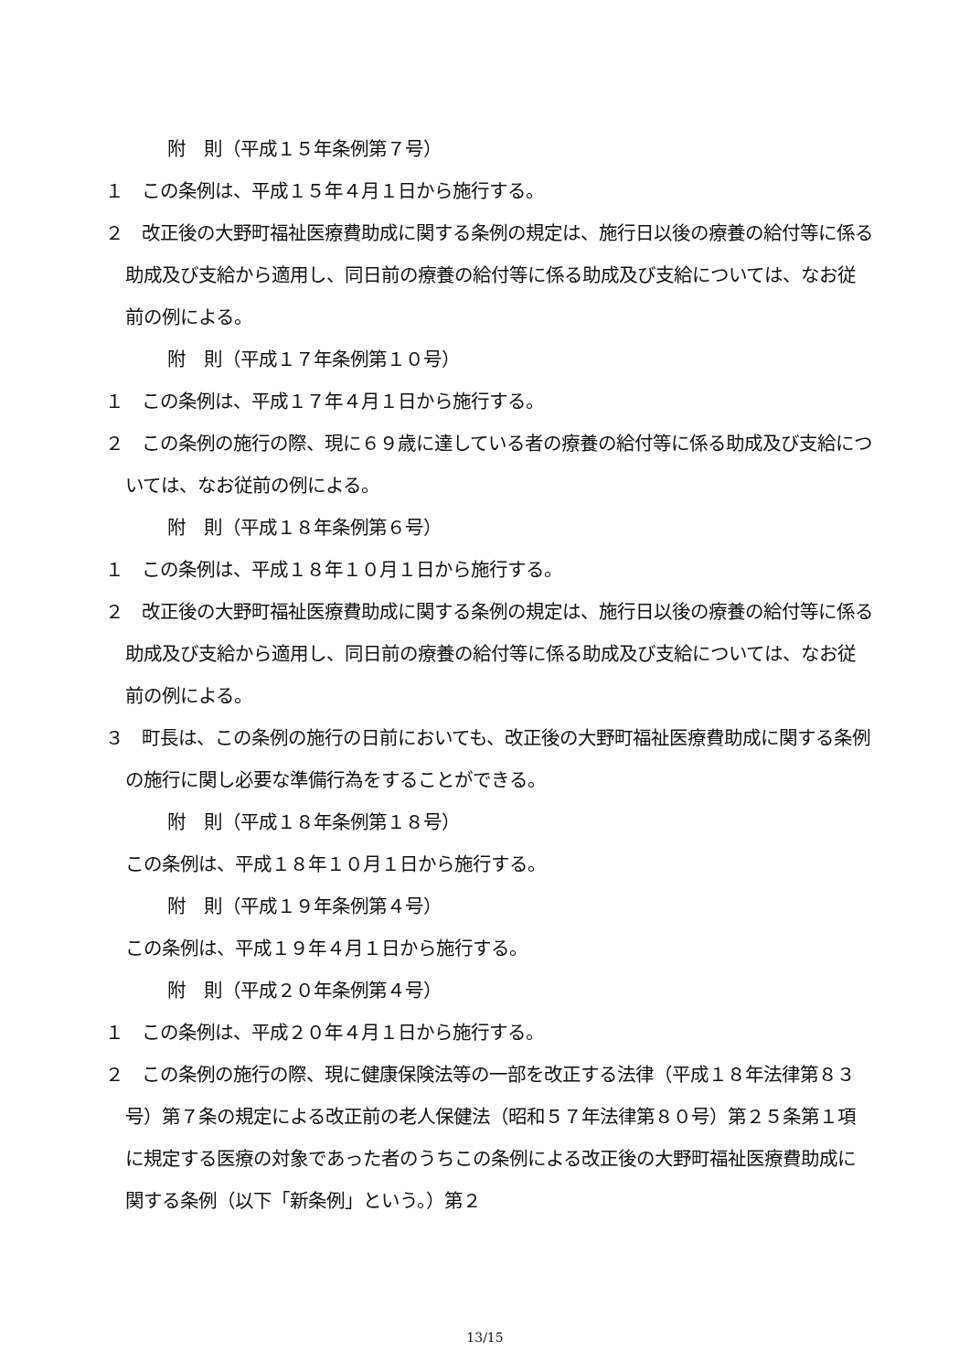附　則（平成１５年条例第７号）
１　この条例は、平成１５年４月１日から施行する。
２　改正後の大野町福祉医療費助成に関する条例の規定は、施行日以後の療養の給付等に係る助成及び支給から適用し、同日前の療養の給付等に係る助成及び支給については、なお従前の例による。
附　則（平成１７年条例第１０号）
１　この条例は、平成１７年４月１日から施行する。
２　この条例の施行の際、現に６９歳に達している者の療養の給付等に係る助成及び支給については、なお従前の例による。
附　則（平成１８年条例第６号）
１　この条例は、平成１８年１０月１日から施行する。
２　改正後の大野町福祉医療費助成に関する条例の規定は、施行日以後の療養の給付等に係る助成及び支給から適用し、同日前の療養の給付等に係る助成及び支給については、なお従前の例による。
３　町長は、この条例の施行の日前においても、改正後の大野町福祉医療費助成に関する条例の施行に関し必要な準備行為をすることができる。
附　則（平成１８年条例第１８号）
この条例は、平成１８年１０月１日から施行する。
附　則（平成１９年条例第４号）
この条例は、平成１９年４月１日から施行する。
附　則（平成２０年条例第４号）
１　この条例は、平成２０年４月１日から施行する。
２　この条例の施行の際、現に健康保険法等の一部を改正する法律（平成１８年法律第８３号）第７条の規定による改正前の老人保健法（昭和５７年法律第８０号）第２５条第１項に規定する医療の対象であった者のうちこの条例による改正後の大野町福祉医療費助成に関する条例（以下「新条例」という。）第２
13/15